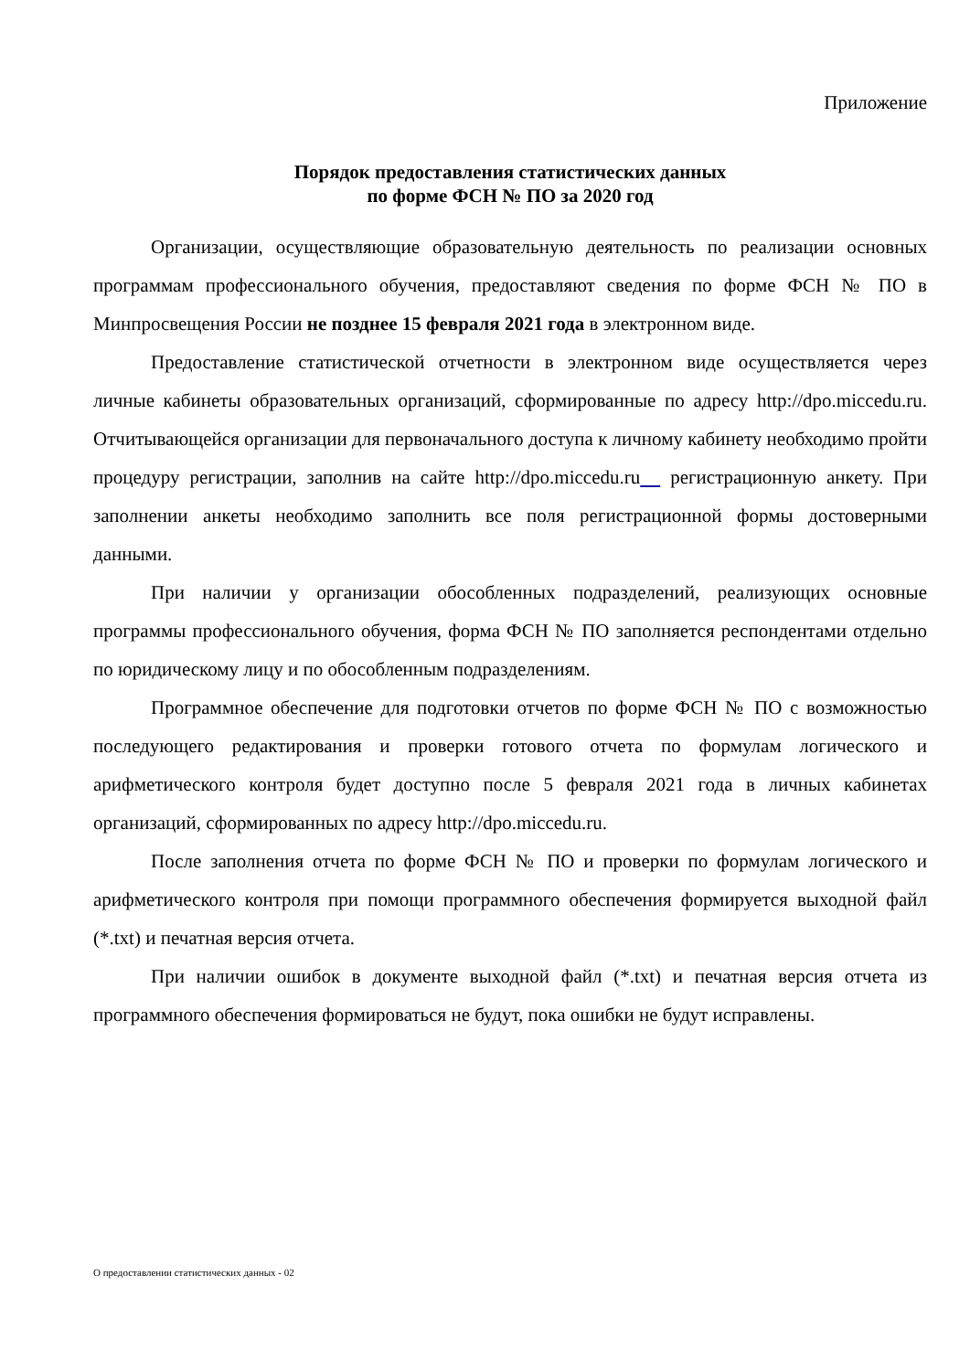Приложение
Порядок предоставления статистических данных
по форме ФСН № ПО за 2020 год
Организации, осуществляющие образовательную деятельность по реализации основных программам профессионального обучения, предоставляют сведения по форме ФСН № ПО в Минпросвещения России не позднее 15 февраля 2021 года в электронном виде.
Предоставление статистической отчетности в электронном виде осуществляется через личные кабинеты образовательных организаций, сформированные по адресу http://dpo.miccedu.ru. Отчитывающейся организации для первоначального доступа к личному кабинету необходимо пройти процедуру регистрации, заполнив на сайте http://dpo.miccedu.ru регистрационную анкету. При заполнении анкеты необходимо заполнить все поля регистрационной формы достоверными данными.
При наличии у организации обособленных подразделений, реализующих основные программы профессионального обучения, форма ФСН № ПО заполняется респондентами отдельно по юридическому лицу и по обособленным подразделениям.
Программное обеспечение для подготовки отчетов по форме ФСН № ПО с возможностью последующего редактирования и проверки готового отчета по формулам логического и арифметического контроля будет доступно после 5 февраля 2021 года в личных кабинетах организаций, сформированных по адресу http://dpo.miccedu.ru.
После заполнения отчета по форме ФСН № ПО и проверки по формулам логического и арифметического контроля при помощи программного обеспечения формируется выходной файл (*.txt) и печатная версия отчета.
При наличии ошибок в документе выходной файл (*.txt) и печатная версия отчета из программного обеспечения формироваться не будут, пока ошибки не будут исправлены.
О предоставлении статистических данных - 02